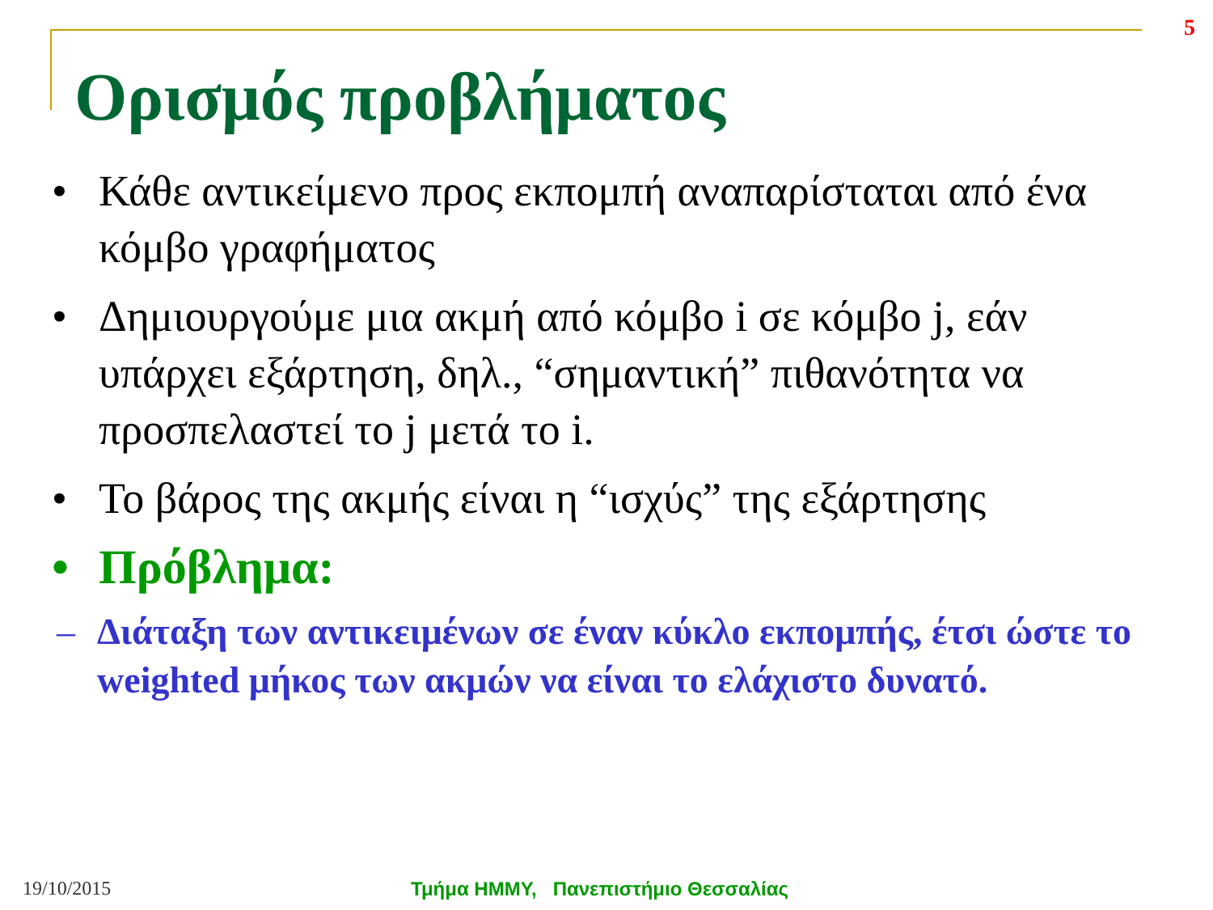5
Ορισμός προβλήματος
• Κάθε αντικείμενο προς εκπομπή αναπαρίσταται από ένα κόμβο γραφήματος
• Δημιουργούμε μια ακμή από κόμβο i σε κόμβο j, εάν υπάρχει εξάρτηση, δηλ., “σημαντική” πιθανότητα να προσπελαστεί το j μετά το i.
• Το βάρος της ακμής είναι η “ισχύς” της εξάρτησης
• Πρόβλημα:
– Διάταξη των αντικειμένων σε έναν κύκλο εκπομπής, έτσι ώστε το weighted μήκος των ακμών να είναι το ελάχιστο δυνατό.
19/10/2015 Τμήμα ΗΜΜΥ, Πανεπιστήμιο Θεσσαλίας